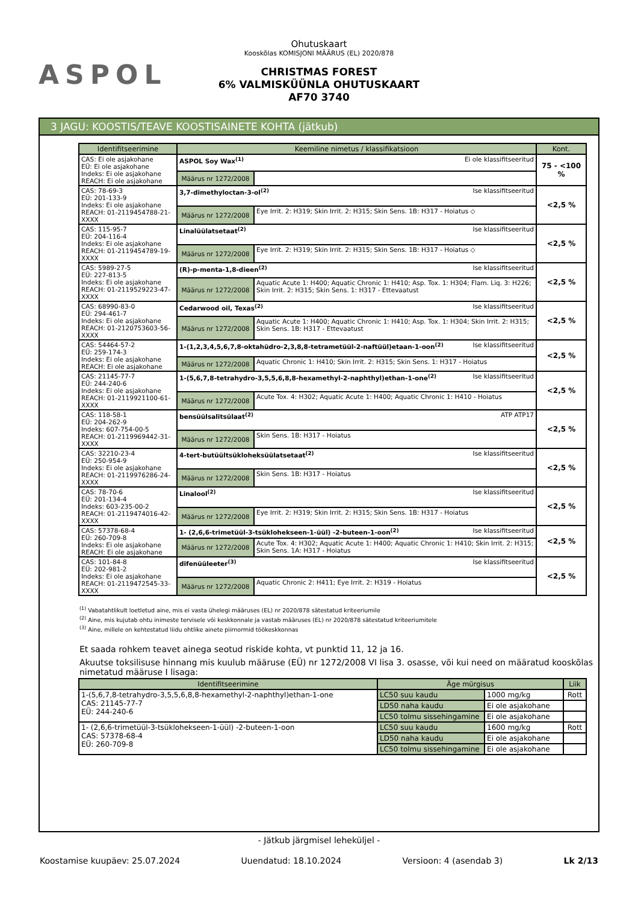ASPOL
Ohutuskaart
Kooskõlas KOMISJONI MÄÄRUS (EL) 2020/878
CHRISTMAS FOREST
6% VALMISKÜÜNLA OHUTUSKAART
AF70 3740
3 JAGU: KOOSTIS/TEAVE KOOSTISAINETE KOHTA (jätkub)
| Identifitseerimine | Keemiline nimetus / klassifikatsioon | | Kont. |
| --- | --- | --- | --- |
| CAS: Ei ole asjakohane EÜ: Ei ole asjakohane Indeks: Ei ole asjakohane REACH: Ei ole asjakohane | ASPOL Soy Wax<sup>(1)</sup> Ei ole klassifitseeritud | | 75 - <100 % |
| | Määrus nr 1272/2008 | | |
| CAS: 78-69-3 EÜ: 201-133-9 Indeks: Ei ole asjakohane REACH: 01-2119454788-21-XXXX | 3,7-dimethyloctan-3-ol<sup>(2)</sup> Ise klassifitseeritud | | <2,5 % |
| | Määrus nr 1272/2008 | Eye Irrit. 2: H319; Skin Irrit. 2: H315; Skin Sens. 1B: H317 - Hoiatus ◇ | |
| CAS: 115-95-7 EÜ: 204-116-4 Indeks: Ei ole asjakohane REACH: 01-2119454789-19-XXXX | Linalüülatsetaat<sup>(2)</sup> Ise klassifitseeritud | | <2,5 % |
| | Määrus nr 1272/2008 | Eye Irrit. 2: H319; Skin Irrit. 2: H315; Skin Sens. 1B: H317 - Hoiatus ◇ | |
| CAS: 5989-27-5 EÜ: 227-813-5 Indeks: Ei ole asjakohane REACH: 01-2119529223-47-XXXX | (R)-p-menta-1,8-dieen<sup>(2)</sup> Ise klassifitseeritud | | <2,5 % |
| | Määrus nr 1272/2008 | Aquatic Acute 1: H400; Aquatic Chronic 1: H410; Asp. Tox. 1: H304; Flam. Liq. 3: H226; Skin Irrit. 2: H315; Skin Sens. 1: H317 - Ettevaatust | |
| CAS: 68990-83-0 EÜ: 294-461-7 Indeks: Ei ole asjakohane REACH: 01-2120753603-56-XXXX | Cedarwood oil, Texas<sup>(2)</sup> Ise klassifitseeritud | | <2,5 % |
| | Määrus nr 1272/2008 | Aquatic Acute 1: H400; Aquatic Chronic 1: H410; Asp. Tox. 1: H304; Skin Irrit. 2: H315; Skin Sens. 1B: H317 - Ettevaatust | |
| CAS: 54464-57-2 EÜ: 259-174-3 Indeks: Ei ole asjakohane REACH: Ei ole asjakohane | 1-(1,2,3,4,5,6,7,8-oktahüdro-2,3,8,8-tetrametüül-2-naftüül)etaan-1-oon<sup>(2)</sup> Ise klassifitseeritud | | <2,5 % |
| | Määrus nr 1272/2008 | Aquatic Chronic 1: H410; Skin Irrit. 2: H315; Skin Sens. 1: H317 - Hoiatus | |
| CAS: 21145-77-7 EÜ: 244-240-6 Indeks: Ei ole asjakohane REACH: 01-2119921100-61-XXXX | 1-(5,6,7,8-tetrahydro-3,5,5,6,8,8-hexamethyl-2-naphthyl)ethan-1-one<sup>(2)</sup> Ise klassifitseeritud | | <2,5 % |
| | Määrus nr 1272/2008 | Acute Tox. 4: H302; Aquatic Acute 1: H400; Aquatic Chronic 1: H410 - Hoiatus | |
| CAS: 118-58-1 EÜ: 204-262-9 Indeks: 607-754-00-5 REACH: 01-2119969442-31-XXXX | bensüülsalitsülaat<sup>(2)</sup> ATP ATP17 | | <2,5 % |
| | Määrus nr 1272/2008 | Skin Sens. 1B: H317 - Hoiatus | |
| CAS: 32210-23-4 EÜ: 250-954-9 Indeks: Ei ole asjakohane REACH: 01-2119976286-24-XXXX | 4-tert-butüültsükloheksüülatsetaat<sup>(2)</sup> Ise klassifitseeritud | | <2,5 % |
| | Määrus nr 1272/2008 | Skin Sens. 1B: H317 - Hoiatus | |
| CAS: 78-70-6 EÜ: 201-134-4 Indeks: 603-235-00-2 REACH: 01-2119474016-42-XXXX | Linalool<sup>(2)</sup> Ise klassifitseeritud | | <2,5 % |
| | Määrus nr 1272/2008 | Eye Irrit. 2: H319; Skin Irrit. 2: H315; Skin Sens. 1B: H317 - Hoiatus | |
| CAS: 57378-68-4 EÜ: 260-709-8 Indeks: Ei ole asjakohane REACH: Ei ole asjakohane | 1- (2,6,6-trimetüül-3-tsüklohekseen-1-üül) -2-buteen-1-oon<sup>(2)</sup> Ise klassifitseeritud | | <2,5 % |
| | Määrus nr 1272/2008 | Acute Tox. 4: H302; Aquatic Acute 1: H400; Aquatic Chronic 1: H410; Skin Irrit. 2: H315; Skin Sens. 1A: H317 - Hoiatus | |
| CAS: 101-84-8 EÜ: 202-981-2 Indeks: Ei ole asjakohane REACH: 01-2119472545-33-XXXX | difenüüleeter<sup>(3)</sup> Ise klassifitseeritud | | <2,5 % |
| | Määrus nr 1272/2008 | Aquatic Chronic 2: H411; Eye Irrit. 2: H319 - Hoiatus | |
<sup>(1)</sup> Vabatahtlikult loetletud aine, mis ei vasta ühelegi määruses (EL) nr 2020/878 sätestatud kriteeriumile
<sup>(2)</sup> Aine, mis kujutab ohtu inimeste tervisele või keskkonnale ja vastab määruses (EL) nr 2020/878 sätestatud kriteeriumitele
<sup>(3)</sup> Aine, millele on kehtestatud liidu ohtlike ainete piirnormid töökeskkonnas
Et saada rohkem teavet ainega seotud riskide kohta, vt punktid 11, 12 ja 16.
Akuutse toksilisuse hinnang mis kuulub määruse (EÜ) nr 1272/2008 VI lisa 3. osasse, või kui need on määratud kooskõlas nimetatud määruse I lisaga:
| Identifitseerimine | Äge mürgisus | | Liik |
| --- | --- | --- | --- |
| 1-(5,6,7,8-tetrahydro-3,5,5,6,8,8-hexamethyl-2-naphthyl)ethan-1-one CAS: 21145-77-7 EÜ: 244-240-6 | LC50 suu kaudu | 1000 mg/kg | Rott |
| | LD50 naha kaudu | Ei ole asjakohane | |
| | LC50 tolmu sissehingamine | Ei ole asjakohane | |
| 1- (2,6,6-trimetüül-3-tsüklohekseen-1-üül) -2-buteen-1-oon CAS: 57378-68-4 EÜ: 260-709-8 | LC50 suu kaudu | 1600 mg/kg | Rott |
| | LD50 naha kaudu | Ei ole asjakohane | |
| | LC50 tolmu sissehingamine | Ei ole asjakohane | |
- Jätkub järgmisel leheküljel -
Koostamise kuupäev: 25.07.2024 Uuendatud: 18.10.2024 Versioon: 4 (asendab 3) Lk 2/13